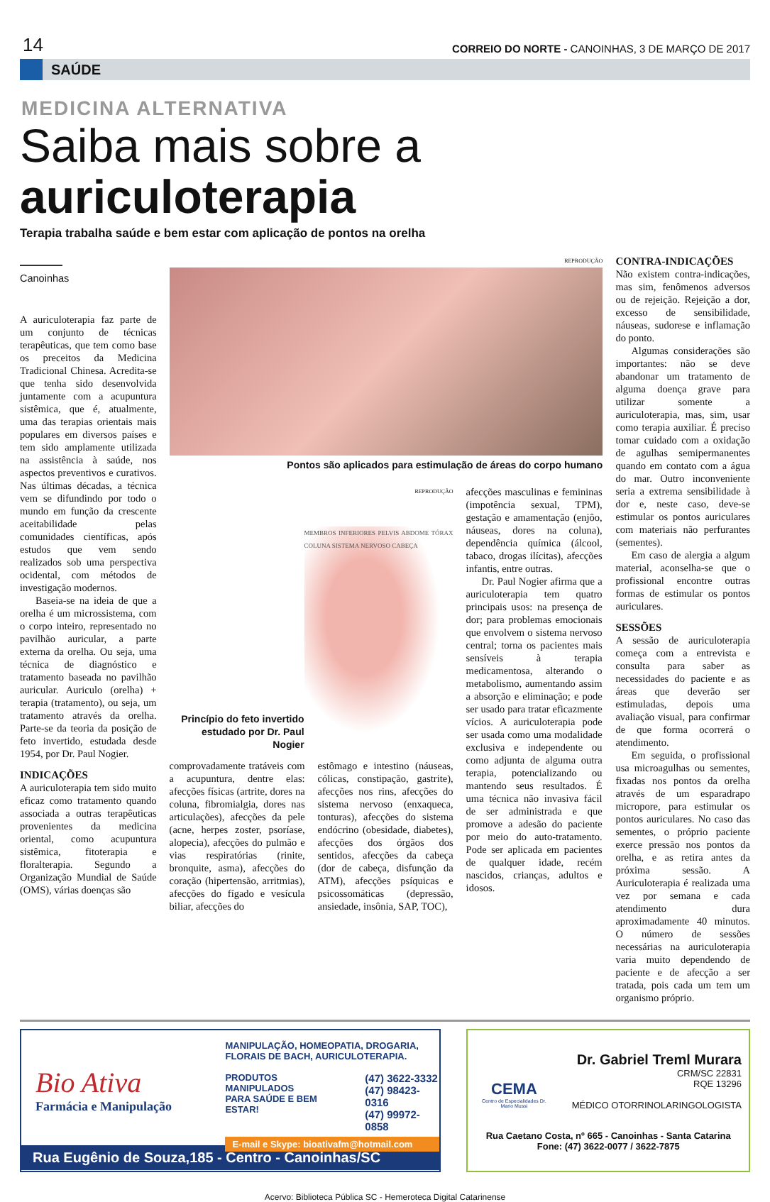14
CORREIO DO NORTE - CANOINHAS, 3 DE MARÇO DE 2017
SAÚDE
MEDICINA ALTERNATIVA
Saiba mais sobre a auriculoterapia
Terapia trabalha saúde e bem estar com aplicação de pontos na orelha
Canoinhas
A auriculoterapia faz parte de um conjunto de técnicas terapêuticas, que tem como base os preceitos da Medicina Tradicional Chinesa. Acredita-se que tenha sido desenvolvida juntamente com a acupuntura sistêmica, que é, atualmente, uma das terapias orientais mais populares em diversos países e tem sido amplamente utilizada na assistência à saúde, nos aspectos preventivos e curativos. Nas últimas décadas, a técnica vem se difundindo por todo o mundo em função da crescente aceitabilidade pelas comunidades científicas, após estudos que vem sendo realizados sob uma perspectiva ocidental, com métodos de investigação modernos.
Baseia-se na ideia de que a orelha é um microssistema, com o corpo inteiro, representado no pavilhão auricular, a parte externa da orelha. Ou seja, uma técnica de diagnóstico e tratamento baseada no pavilhão auricular. Auriculo (orelha) + terapia (tratamento), ou seja, um tratamento através da orelha. Parte-se da teoria da posição de feto invertido, estudada desde 1954, por Dr. Paul Nogier.
INDICAÇÕES
A auriculoterapia tem sido muito eficaz como tratamento quando associada a outras terapêuticas provenientes da medicina oriental, como acupuntura sistêmica, fitoterapia e floralterapia. Segundo a Organização Mundial de Saúde (OMS), várias doenças são
REPRODUÇÃO
Pontos são aplicados para estimulação de áreas do corpo humano
REPRODUÇÃO
Princípio do feto invertido estudado por Dr. Paul Nogier
MEMBROS INFERIORES PELVIS ABDOME TÓRAX COLUNA SISTEMA NERVOSO CABEÇA
comprovadamente tratáveis com a acupuntura, dentre elas: afecções físicas (artrite, dores na coluna, fibromialgia, dores nas articulações), afecções da pele (acne, herpes zoster, psoríase, alopecia), afecções do pulmão e vias respiratórias (rinite, bronquite, asma), afecções do coração (hipertensão, arritmias), afecções do fígado e vesícula biliar, afecções do
estômago e intestino (náuseas, cólicas, constipação, gastrite), afecções nos rins, afecções do sistema nervoso (enxaqueca, tonturas), afecções do sistema endócrino (obesidade, diabetes), afecções dos órgãos dos sentidos, afecções da cabeça (dor de cabeça, disfunção da ATM), afecções psíquicas e psicossomáticas (depressão, ansiedade, insônia, SAP, TOC),
afecções masculinas e femininas (impotência sexual, TPM), gestação e amamentação (enjôo, náuseas, dores na coluna), dependência química (álcool, tabaco, drogas ilícitas), afecções infantis, entre outras.
Dr. Paul Nogier afirma que a auriculoterapia tem quatro principais usos: na presença de dor; para problemas emocionais que envolvem o sistema nervoso central; torna os pacientes mais sensíveis à terapia medicamentosa, alterando o metabolismo, aumentando assim a absorção e eliminação; e pode ser usado para tratar eficazmente vícios. A auriculoterapia pode ser usada como uma modalidade exclusiva e independente ou como adjunta de alguma outra terapia, potencializando ou mantendo seus resultados. É uma técnica não invasiva fácil de ser administrada e que promove a adesão do paciente por meio do auto-tratamento. Pode ser aplicada em pacientes de qualquer idade, recém nascidos, crianças, adultos e idosos.
CONTRA-INDICAÇÕES
Não existem contra-indicações, mas sim, fenômenos adversos ou de rejeição. Rejeição a dor, excesso de sensibilidade, náuseas, sudorese e inflamação do ponto.
Algumas considerações são importantes: não se deve abandonar um tratamento de alguma doença grave para utilizar somente a auriculoterapia, mas, sim, usar como terapia auxiliar. É preciso tomar cuidado com a oxidação de agulhas semipermanentes quando em contato com a água do mar. Outro inconveniente seria a extrema sensibilidade à dor e, neste caso, deve-se estimular os pontos auriculares com materiais não perfurantes (sementes).
Em caso de alergia a algum material, aconselha-se que o profissional encontre outras formas de estimular os pontos auriculares.
SESSÕES
A sessão de auriculoterapia começa com a entrevista e consulta para saber as necessidades do paciente e as áreas que deverão ser estimuladas, depois uma avaliação visual, para confirmar de que forma ocorrerá o atendimento.
Em seguida, o profissional usa microagulhas ou sementes, fixadas nos pontos da orelha através de um esparadrapo micropore, para estimular os pontos auriculares. No caso das sementes, o próprio paciente exerce pressão nos pontos da orelha, e as retira antes da próxima sessão. A Auriculoterapia é realizada uma vez por semana e cada atendimento dura aproximadamente 40 minutos. O número de sessões necessárias na auriculoterapia varia muito dependendo de paciente e de afecção a ser tratada, pois cada um tem um organismo próprio.
Bio Ativa
Farmácia e Manipulação
MANIPULAÇÃO, HOMEOPATIA, DROGARIA,
FLORAIS DE BACH, AURICULOTERAPIA.
PRODUTOS MANIPULADOS
PARA SAÚDE E BEM ESTAR!
(47) 3622-3332
(47) 98423-0316
(47) 99972-0858
E-mail e Skype: bioativafm@hotmail.com
Rua Eugênio de Souza,185 - Centro - Canoinhas/SC
CEMA
Centro de Especialidades Dr. Mario Mussi
Dr. Gabriel Treml Murara
CRM/SC 22831
RQE 13296
MÉDICO OTORRINOLARINGOLOGISTA
Rua Caetano Costa, nº 665 - Canoinhas - Santa Catarina
Fone: (47) 3622-0077 / 3622-7875
Acervo: Biblioteca Pública SC - Hemeroteca Digital Catarinense